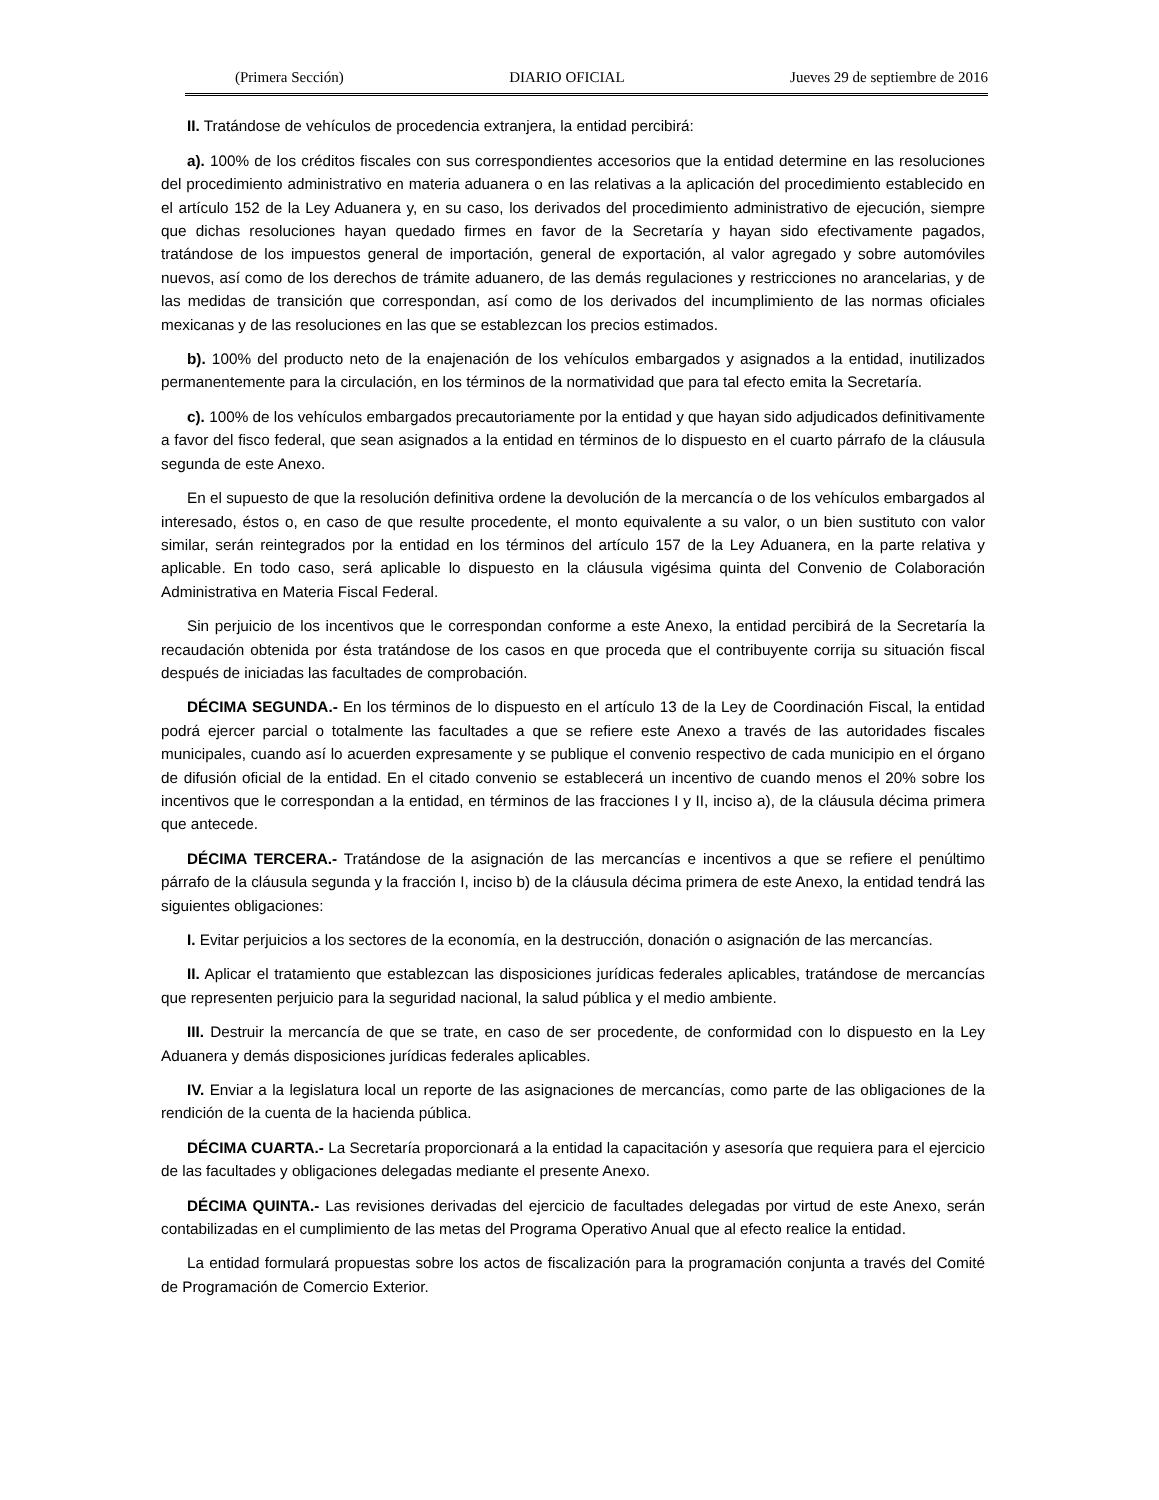(Primera Sección) DIARIO OFICIAL Jueves 29 de septiembre de 2016
II. Tratándose de vehículos de procedencia extranjera, la entidad percibirá:
a). 100% de los créditos fiscales con sus correspondientes accesorios que la entidad determine en las resoluciones del procedimiento administrativo en materia aduanera o en las relativas a la aplicación del procedimiento establecido en el artículo 152 de la Ley Aduanera y, en su caso, los derivados del procedimiento administrativo de ejecución, siempre que dichas resoluciones hayan quedado firmes en favor de la Secretaría y hayan sido efectivamente pagados, tratándose de los impuestos general de importación, general de exportación, al valor agregado y sobre automóviles nuevos, así como de los derechos de trámite aduanero, de las demás regulaciones y restricciones no arancelarias, y de las medidas de transición que correspondan, así como de los derivados del incumplimiento de las normas oficiales mexicanas y de las resoluciones en las que se establezcan los precios estimados.
b). 100% del producto neto de la enajenación de los vehículos embargados y asignados a la entidad, inutilizados permanentemente para la circulación, en los términos de la normatividad que para tal efecto emita la Secretaría.
c). 100% de los vehículos embargados precautoriamente por la entidad y que hayan sido adjudicados definitivamente a favor del fisco federal, que sean asignados a la entidad en términos de lo dispuesto en el cuarto párrafo de la cláusula segunda de este Anexo.
En el supuesto de que la resolución definitiva ordene la devolución de la mercancía o de los vehículos embargados al interesado, éstos o, en caso de que resulte procedente, el monto equivalente a su valor, o un bien sustituto con valor similar, serán reintegrados por la entidad en los términos del artículo 157 de la Ley Aduanera, en la parte relativa y aplicable. En todo caso, será aplicable lo dispuesto en la cláusula vigésima quinta del Convenio de Colaboración Administrativa en Materia Fiscal Federal.
Sin perjuicio de los incentivos que le correspondan conforme a este Anexo, la entidad percibirá de la Secretaría la recaudación obtenida por ésta tratándose de los casos en que proceda que el contribuyente corrija su situación fiscal después de iniciadas las facultades de comprobación.
DÉCIMA SEGUNDA.- En los términos de lo dispuesto en el artículo 13 de la Ley de Coordinación Fiscal, la entidad podrá ejercer parcial o totalmente las facultades a que se refiere este Anexo a través de las autoridades fiscales municipales, cuando así lo acuerden expresamente y se publique el convenio respectivo de cada municipio en el órgano de difusión oficial de la entidad. En el citado convenio se establecerá un incentivo de cuando menos el 20% sobre los incentivos que le correspondan a la entidad, en términos de las fracciones I y II, inciso a), de la cláusula décima primera que antecede.
DÉCIMA TERCERA.- Tratándose de la asignación de las mercancías e incentivos a que se refiere el penúltimo párrafo de la cláusula segunda y la fracción I, inciso b) de la cláusula décima primera de este Anexo, la entidad tendrá las siguientes obligaciones:
I. Evitar perjuicios a los sectores de la economía, en la destrucción, donación o asignación de las mercancías.
II. Aplicar el tratamiento que establezcan las disposiciones jurídicas federales aplicables, tratándose de mercancías que representen perjuicio para la seguridad nacional, la salud pública y el medio ambiente.
III. Destruir la mercancía de que se trate, en caso de ser procedente, de conformidad con lo dispuesto en la Ley Aduanera y demás disposiciones jurídicas federales aplicables.
IV. Enviar a la legislatura local un reporte de las asignaciones de mercancías, como parte de las obligaciones de la rendición de la cuenta de la hacienda pública.
DÉCIMA CUARTA.- La Secretaría proporcionará a la entidad la capacitación y asesoría que requiera para el ejercicio de las facultades y obligaciones delegadas mediante el presente Anexo.
DÉCIMA QUINTA.- Las revisiones derivadas del ejercicio de facultades delegadas por virtud de este Anexo, serán contabilizadas en el cumplimiento de las metas del Programa Operativo Anual que al efecto realice la entidad.
La entidad formulará propuestas sobre los actos de fiscalización para la programación conjunta a través del Comité de Programación de Comercio Exterior.